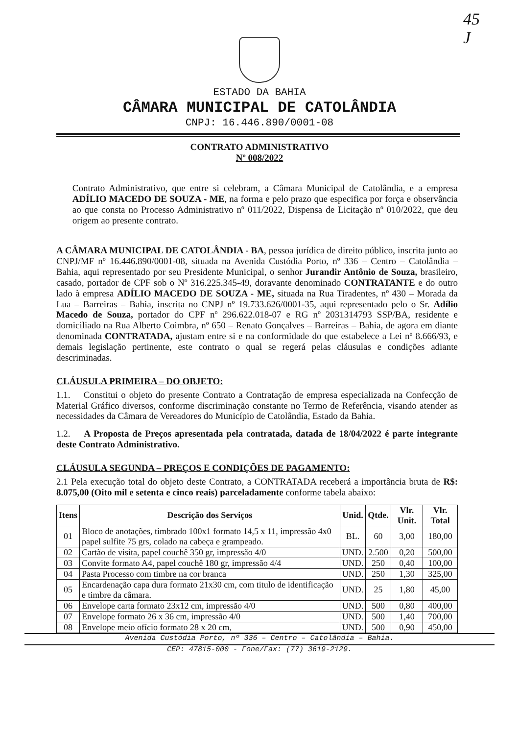45
J
ESTADO DA BAHIA
CÂMARA MUNICIPAL DE CATOLÂNDIA
CNPJ: 16.446.890/0001-08
CONTRATO ADMINISTRATIVO
Nº 008/2022
Contrato Administrativo, que entre si celebram, a Câmara Municipal de Catolândia, e a empresa ADÍLIO MACEDO DE SOUZA - ME, na forma e pelo prazo que especifica por força e observância ao que consta no Processo Administrativo nº 011/2022, Dispensa de Licitação nº 010/2022, que deu origem ao presente contrato.
A CÂMARA MUNICIPAL DE CATOLÂNDIA - BA, pessoa jurídica de direito público, inscrita junto ao CNPJ/MF nº 16.446.890/0001-08, situada na Avenida Custódia Porto, nº 336 – Centro – Catolândia – Bahia, aqui representado por seu Presidente Municipal, o senhor Jurandir Antônio de Souza, brasileiro, casado, portador de CPF sob o Nº 316.225.345-49, doravante denominado CONTRATANTE e do outro lado à empresa ADÍLIO MACEDO DE SOUZA - ME, situada na Rua Tiradentes, nº 430 – Morada da Lua – Barreiras – Bahia, inscrita no CNPJ nº 19.733.626/0001-35, aqui representado pelo o Sr. Adílio Macedo de Souza, portador do CPF nº 296.622.018-07 e RG nº 2031314793 SSP/BA, residente e domiciliado na Rua Alberto Coimbra, nº 650 – Renato Gonçalves – Barreiras – Bahia, de agora em diante denominada CONTRATADA, ajustam entre si e na conformidade do que estabelece a Lei nº 8.666/93, e demais legislação pertinente, este contrato o qual se regerá pelas cláusulas e condições adiante descriminadas.
CLÁUSULA PRIMEIRA – DO OBJETO:
1.1. Constitui o objeto do presente Contrato a Contratação de empresa especializada na Confecção de Material Gráfico diversos, conforme discriminação constante no Termo de Referência, visando atender as necessidades da Câmara de Vereadores do Município de Catolândia, Estado da Bahia.
1.2. A Proposta de Preços apresentada pela contratada, datada de 18/04/2022 é parte integrante deste Contrato Administrativo.
CLÁUSULA SEGUNDA – PREÇOS E CONDIÇÕES DE PAGAMENTO:
2.1 Pela execução total do objeto deste Contrato, a CONTRATADA receberá a importância bruta de R$: 8.075,00 (Oito mil e setenta e cinco reais) parceladamente conforme tabela abaixo:
| Itens | Descrição dos Serviços | Unid. | Qtde. | Vlr. Unit. | Vlr. Total |
| --- | --- | --- | --- | --- | --- |
| 01 | Bloco de anotações, timbrado 100x1 formato 14,5 x 11, impressão 4x0 papel sulfite 75 grs, colado na cabeça e grampeado. | BL. | 60 | 3,00 | 180,00 |
| 02 | Cartão de visita, papel couchê 350 gr, impressão 4/0 | UND. | 2.500 | 0,20 | 500,00 |
| 03 | Convite formato A4, papel couchê 180 gr, impressão 4/4 | UND. | 250 | 0,40 | 100,00 |
| 04 | Pasta Processo com timbre na cor branca | UND. | 250 | 1,30 | 325,00 |
| 05 | Encardenação capa dura formato 21x30 cm, com titulo de identificação e timbre da câmara. | UND. | 25 | 1,80 | 45,00 |
| 06 | Envelope carta formato 23x12 cm, impressão 4/0 | UND. | 500 | 0,80 | 400,00 |
| 07 | Envelope formato 26 x 36 cm, impressão 4/0 | UND. | 500 | 1,40 | 700,00 |
| 08 | Envelope meio ofício formato 28 x 20 cm, | UND. | 500 | 0,90 | 450,00 |
Avenida Custódia Porto, nº 336 – Centro – Catolândia – Bahia.
CEP: 47815-000 - Fone/Fax: (77) 3619-2129.